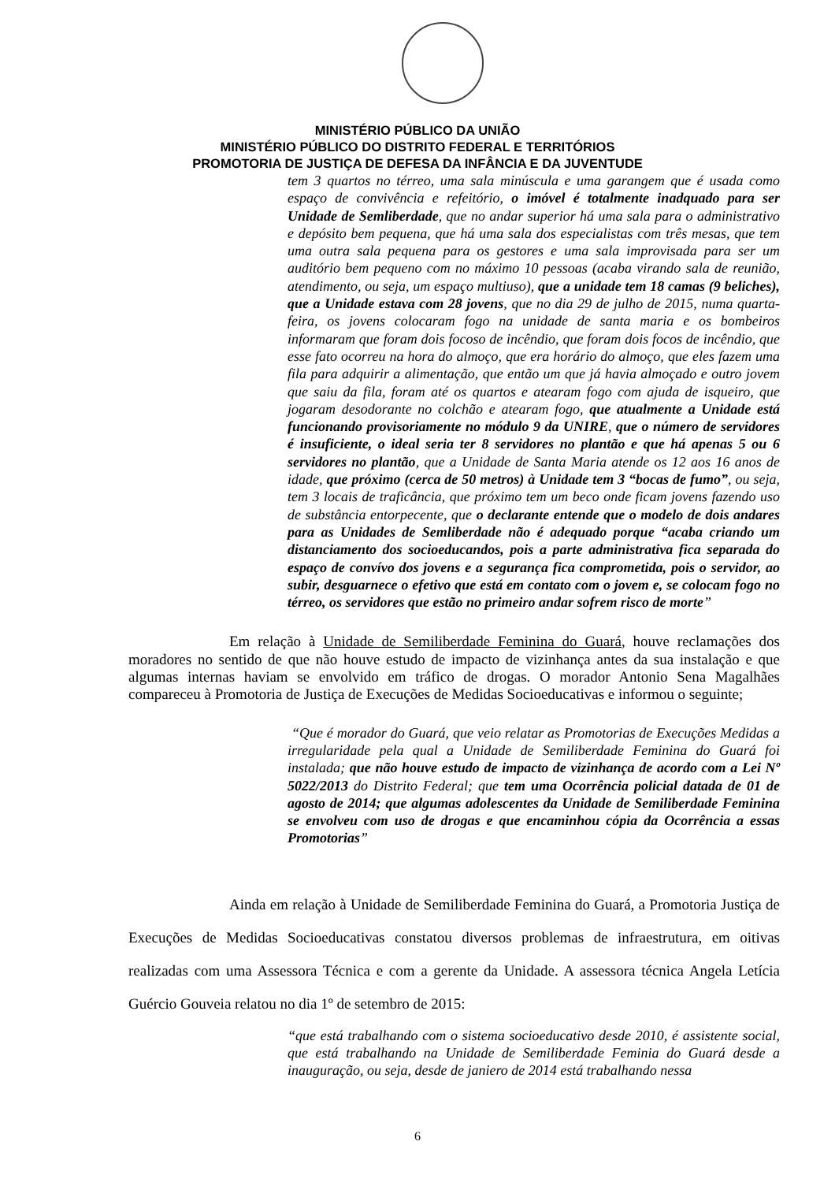MINISTÉRIO PÚBLICO DA UNIÃO
MINISTÉRIO PÚBLICO DO DISTRITO FEDERAL E TERRITÓRIOS
PROMOTORIA DE JUSTIÇA DE DEFESA DA INFÂNCIA E DA JUVENTUDE
tem 3 quartos no térreo, uma sala minúscula e uma garangem que é usada como espaço de convivência e refeitório, o imóvel é totalmente inadquado para ser Unidade de Semliberdade, que no andar superior há uma sala para o administrativo e depósito bem pequena, que há uma sala dos especialistas com três mesas, que tem uma outra sala pequena para os gestores e uma sala improvisada para ser um auditório bem pequeno com no máximo 10 pessoas (acaba virando sala de reunião, atendimento, ou seja, um espaço multiuso), que a unidade tem 18 camas (9 beliches), que a Unidade estava com 28 jovens, que no dia 29 de julho de 2015, numa quarta-feira, os jovens colocaram fogo na unidade de santa maria e os bombeiros informaram que foram dois focoso de incêndio, que foram dois focos de incêndio, que esse fato ocorreu na hora do almoço, que era horário do almoço, que eles fazem uma fila para adquirir a alimentação, que então um que já havia almoçado e outro jovem que saiu da fila, foram até os quartos e atearam fogo com ajuda de isqueiro, que jogaram desodorante no colchão e atearam fogo, que atualmente a Unidade está funcionando provisoriamente no módulo 9 da UNIRE, que o número de servidores é insuficiente, o ideal seria ter 8 servidores no plantão e que há apenas 5 ou 6 servidores no plantão, que a Unidade de Santa Maria atende os 12 aos 16 anos de idade, que próximo (cerca de 50 metros) à Unidade tem 3 “bocas de fumo”, ou seja, tem 3 locais de traficância, que próximo tem um beco onde ficam jovens fazendo uso de substância entorpecente, que o declarante entende que o modelo de dois andares para as Unidades de Semliberdade não é adequado porque “acaba criando um distanciamento dos socioeducandos, pois a parte administrativa fica separada do espaço de convívo dos jovens e a segurança fica comprometida, pois o servidor, ao subir, desguarnece o efetivo que está em contato com o jovem e, se colocam fogo no térreo, os servidores que estão no primeiro andar sofrem risco de morte”
Em relação à Unidade de Semiliberdade Feminina do Guará, houve reclamações dos moradores no sentido de que não houve estudo de impacto de vizinhança antes da sua instalação e que algumas internas haviam se envolvido em tráfico de drogas. O morador Antonio Sena Magalhães compareceu à Promotoria de Justiça de Execuções de Medidas Socioeducativas e informou o seguinte;
“Que é morador do Guará, que veio relatar as Promotorias de Execuções Medidas a irregularidade pela qual a Unidade de Semiliberdade Feminina do Guará foi instalada; que não houve estudo de impacto de vizinhança de acordo com a Lei Nº 5022/2013 do Distrito Federal; que tem uma Ocorrência policial datada de 01 de agosto de 2014; que algumas adolescentes da Unidade de Semiliberdade Feminina se envolveu com uso de drogas e que encaminhou cópia da Ocorrência a essas Promotorias”
Ainda em relação à Unidade de Semiliberdade Feminina do Guará, a Promotoria Justiça de Execuções de Medidas Socioeducativas constatou diversos problemas de infraestrutura, em oitivas realizadas com uma Assessora Técnica e com a gerente da Unidade. A assessora técnica Angela Letícia Guércio Gouveia relatou no dia 1º de setembro de 2015:
“que está trabalhando com o sistema socioeducativo desde 2010, é assistente social, que está trabalhando na Unidade de Semiliberdade Feminia do Guará desde a inauguração, ou seja, desde de janiero de 2014 está trabalhando nessa
6